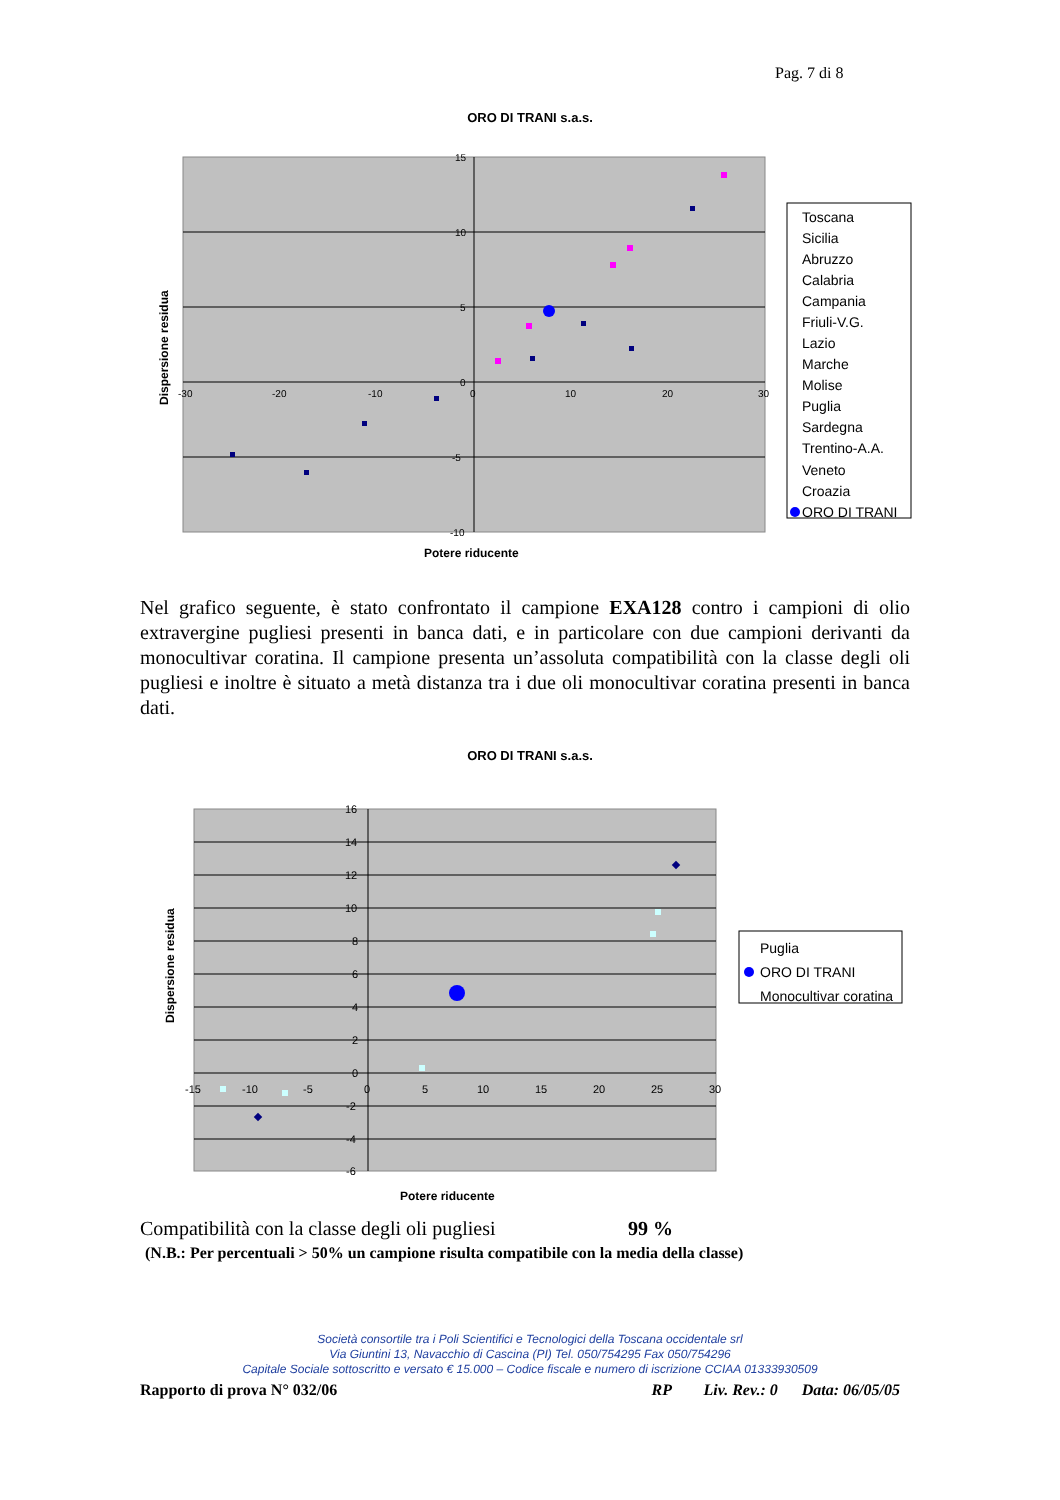Pag. 7 di 8
ORO DI TRANI s.a.s.
-30
-20
-10
0
10
20
30
15
10
5
0
-5
-10
Dispersione residua
Potere riducente
Toscana
Sicilia
Abruzzo
Calabria
Campania
Friuli-V.G.
Lazio
Marche
Molise
Puglia
Sardegna
Trentino-A.A.
Veneto
Croazia
ORO DI TRANI
Nel grafico seguente, è stato confrontato il campione EXA128 contro i campioni di olio extravergine pugliesi presenti in banca dati, e in particolare con due campioni derivanti da monocultivar coratina. Il campione presenta un’assoluta compatibilità con la classe degli oli pugliesi e inoltre è situato a metà distanza tra i due oli monocultivar coratina presenti in banca dati.
ORO DI TRANI s.a.s.
-15
-10
-5
0
5
10
15
20
25
30
16
14
12
10
8
6
4
2
0
-2
-4
-6
Dispersione residua
Potere riducente
Puglia
ORO DI TRANI
Monocultivar coratina
Compatibilità con la classe degli oli pugliesi 99 %
(N.B.: Per percentuali > 50% un campione risulta compatibile con la media della classe)
Società consortile tra i Poli Scientifici e Tecnologici della Toscana occidentale srl
Via Giuntini 13, Navacchio di Cascina (PI) Tel. 050/754295 Fax 050/754296
Capitale Sociale sottoscritto e versato € 15.000 – Codice fiscale e numero di iscrizione CCIAA 01333930509
Rapporto di prova N° 032/06 RP Liv. Rev.: 0 Data: 06/05/05